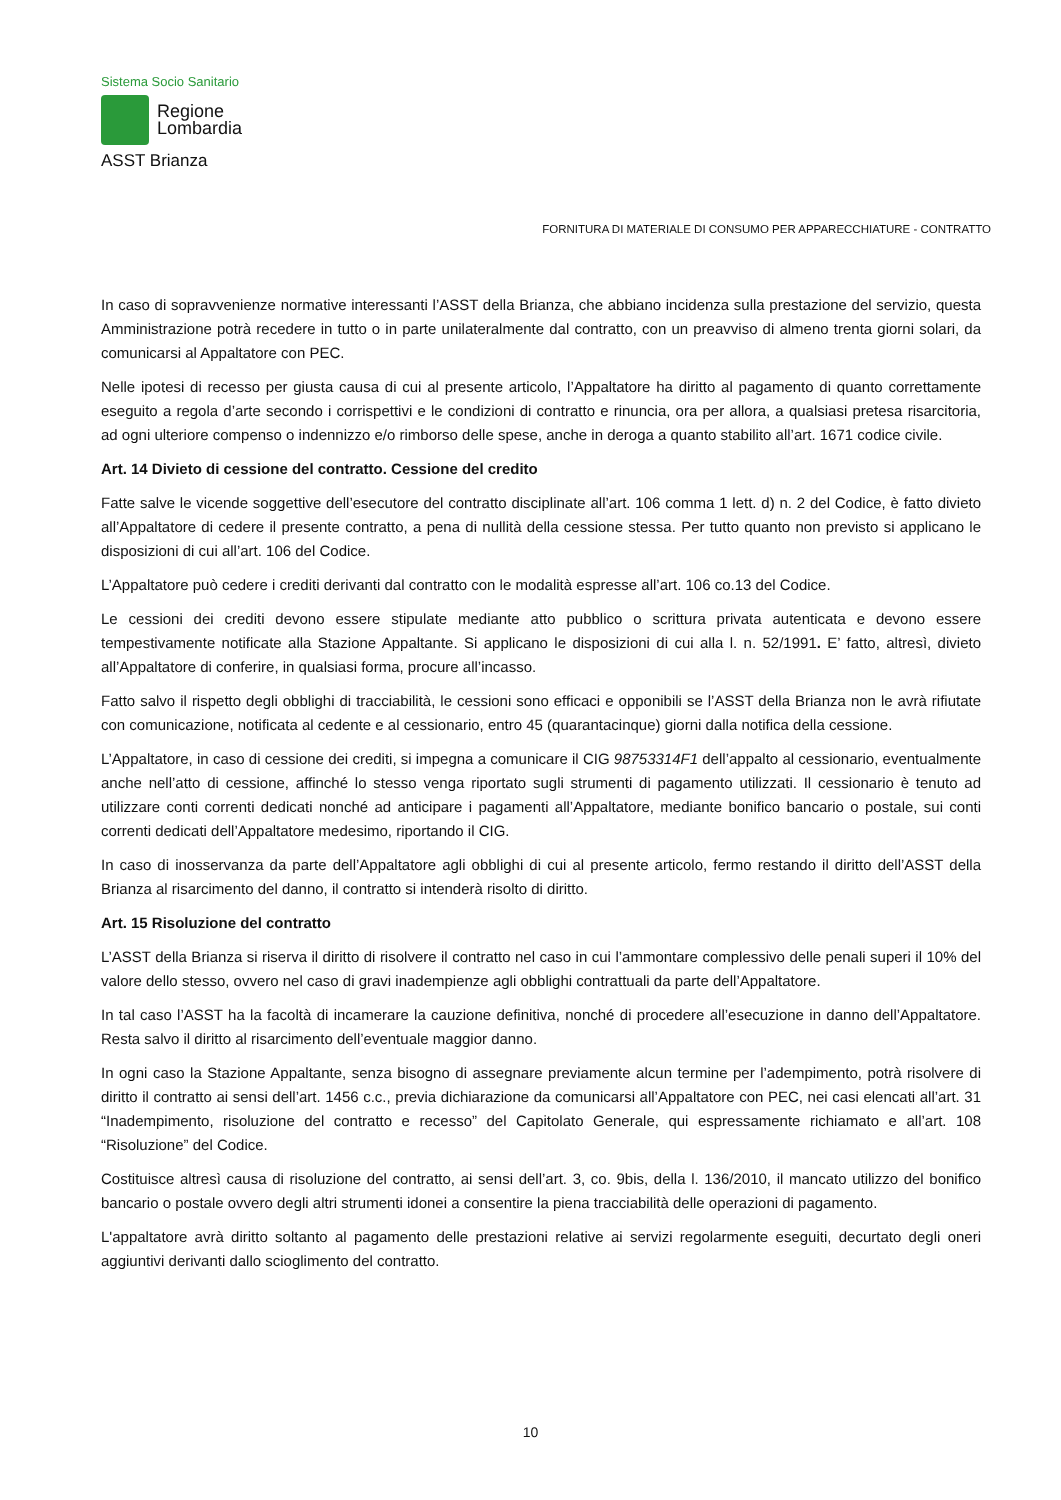Sistema Socio Sanitario
Regione
Lombardia
ASST Brianza
FORNITURA DI MATERIALE DI CONSUMO PER APPARECCHIATURE - CONTRATTO
In caso di sopravvenienze normative interessanti l’ASST della Brianza, che abbiano incidenza sulla prestazione del servizio, questa Amministrazione potrà recedere in tutto o in parte unilateralmente dal contratto, con un preavviso di almeno trenta giorni solari, da comunicarsi al Appaltatore con PEC.
Nelle ipotesi di recesso per giusta causa di cui al presente articolo, l’Appaltatore ha diritto al pagamento di quanto correttamente eseguito a regola d’arte secondo i corrispettivi e le condizioni di contratto e rinuncia, ora per allora, a qualsiasi pretesa risarcitoria, ad ogni ulteriore compenso o indennizzo e/o rimborso delle spese, anche in deroga a quanto stabilito all’art. 1671 codice civile.
Art. 14 Divieto di cessione del contratto. Cessione del credito
Fatte salve le vicende soggettive dell’esecutore del contratto disciplinate all’art. 106 comma 1 lett. d) n. 2 del Codice, è fatto divieto all’Appaltatore di cedere il presente contratto, a pena di nullità della cessione stessa. Per tutto quanto non previsto si applicano le disposizioni di cui all’art. 106 del Codice.
L’Appaltatore può cedere i crediti derivanti dal contratto con le modalità espresse all’art. 106 co.13 del Codice.
Le cessioni dei crediti devono essere stipulate mediante atto pubblico o scrittura privata autenticata e devono essere tempestivamente notificate alla Stazione Appaltante. Si applicano le disposizioni di cui alla l. n. 52/1991. E’ fatto, altresì, divieto all’Appaltatore di conferire, in qualsiasi forma, procure all’incasso.
Fatto salvo il rispetto degli obblighi di tracciabilità, le cessioni sono efficaci e opponibili se l’ASST della Brianza non le avrà rifiutate con comunicazione, notificata al cedente e al cessionario, entro 45 (quarantacinque) giorni dalla notifica della cessione.
L’Appaltatore, in caso di cessione dei crediti, si impegna a comunicare il CIG 98753314F1 dell’appalto al cessionario, eventualmente anche nell’atto di cessione, affinché lo stesso venga riportato sugli strumenti di pagamento utilizzati. Il cessionario è tenuto ad utilizzare conti correnti dedicati nonché ad anticipare i pagamenti all’Appaltatore, mediante bonifico bancario o postale, sui conti correnti dedicati dell’Appaltatore medesimo, riportando il CIG.
In caso di inosservanza da parte dell’Appaltatore agli obblighi di cui al presente articolo, fermo restando il diritto dell’ASST della Brianza al risarcimento del danno, il contratto si intenderà risolto di diritto.
Art. 15 Risoluzione del contratto
L’ASST della Brianza si riserva il diritto di risolvere il contratto nel caso in cui l’ammontare complessivo delle penali superi il 10% del valore dello stesso, ovvero nel caso di gravi inadempienze agli obblighi contrattuali da parte dell’Appaltatore.
In tal caso l’ASST ha la facoltà di incamerare la cauzione definitiva, nonché di procedere all’esecuzione in danno dell’Appaltatore. Resta salvo il diritto al risarcimento dell’eventuale maggior danno.
In ogni caso la Stazione Appaltante, senza bisogno di assegnare previamente alcun termine per l’adempimento, potrà risolvere di diritto il contratto ai sensi dell’art. 1456 c.c., previa dichiarazione da comunicarsi all’Appaltatore con PEC, nei casi elencati all’art. 31 “Inadempimento, risoluzione del contratto e recesso” del Capitolato Generale, qui espressamente richiamato e all’art. 108 “Risoluzione” del Codice.
Costituisce altresì causa di risoluzione del contratto, ai sensi dell’art. 3, co. 9bis, della l. 136/2010, il mancato utilizzo del bonifico bancario o postale ovvero degli altri strumenti idonei a consentire la piena tracciabilità delle operazioni di pagamento.
L'appaltatore avrà diritto soltanto al pagamento delle prestazioni relative ai servizi regolarmente eseguiti, decurtato degli oneri aggiuntivi derivanti dallo scioglimento del contratto.
10